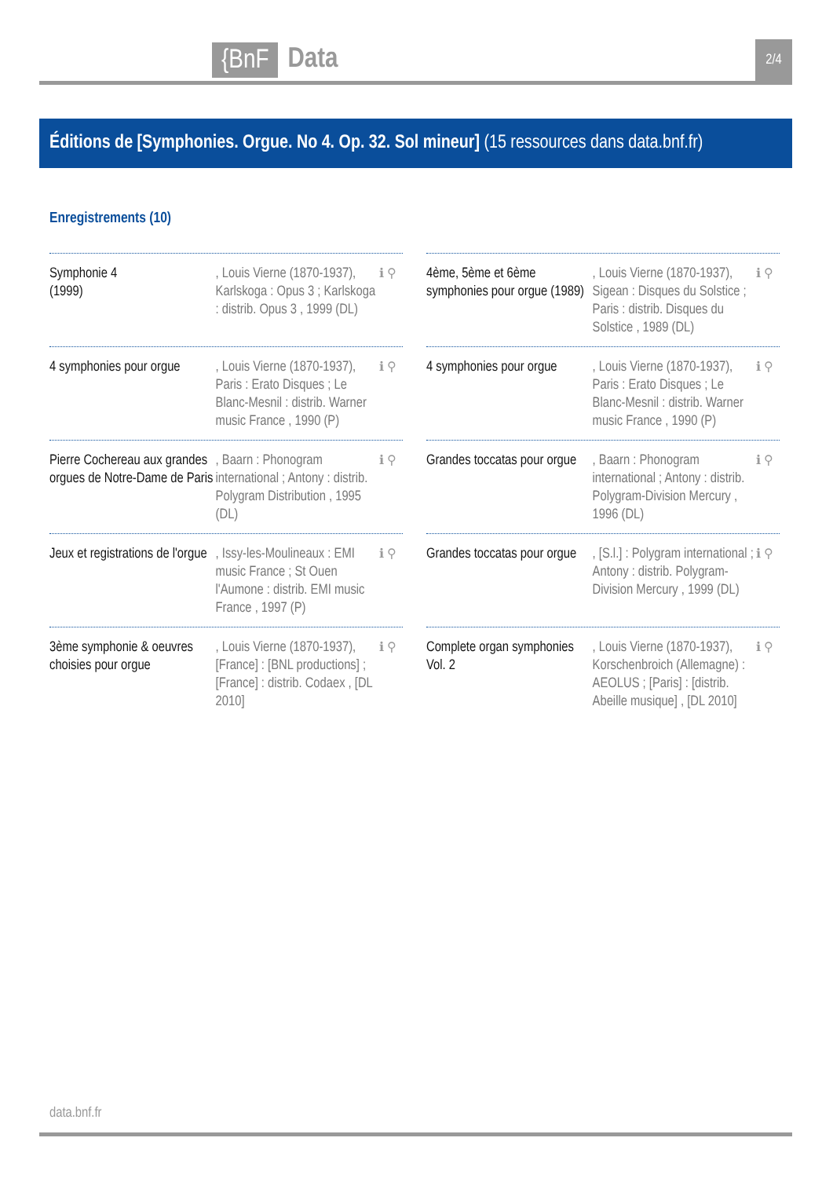{BnF Data 2/4
Éditions de [Symphonies. Orgue. No 4. Op. 32. Sol mineur] (15 ressources dans data.bnf.fr)
Enregistrements (10)
Symphonie 4
(1999)
, Louis Vierne (1870-1937), Karlskoga : Opus 3 ; Karlskoga : distrib. Opus 3 , 1999 (DL)
ℹ ⚲
4ème, 5ème et 6ème symphonies pour orgue (1989)
, Louis Vierne (1870-1937), Sigean : Disques du Solstice ; Paris : distrib. Disques du Solstice , 1989 (DL)
ℹ ⚲
4 symphonies pour orgue
, Louis Vierne (1870-1937), Paris : Erato Disques ; Le Blanc-Mesnil : distrib. Warner music France , 1990 (P)
ℹ ⚲
4 symphonies pour orgue
, Louis Vierne (1870-1937), Paris : Erato Disques ; Le Blanc-Mesnil : distrib. Warner music France , 1990 (P)
ℹ ⚲
Pierre Cochereau aux grandes orgues de Notre-Dame de Paris
, Baarn : Phonogram international ; Antony : distrib. Polygram Distribution , 1995 (DL)
ℹ ⚲
Grandes toccatas pour orgue
, Baarn : Phonogram international ; Antony : distrib. Polygram-Division Mercury , 1996 (DL)
ℹ ⚲
Jeux et registrations de l'orgue
, Issy-les-Moulineaux : EMI music France ; St Ouen l'Aumone : distrib. EMI music France , 1997 (P)
ℹ ⚲
Grandes toccatas pour orgue
, [S.l.] : Polygram international ; Antony : distrib. Polygram-Division Mercury , 1999 (DL)
ℹ ⚲
3ème symphonie & oeuvres choisies pour orgue
, Louis Vierne (1870-1937), [France] : [BNL productions] ; [France] : distrib. Codaex , [DL 2010]
ℹ ⚲
Complete organ symphonies Vol. 2
, Louis Vierne (1870-1937), Korschenbroich (Allemagne) : AEOLUS ; [Paris] : [distrib. Abeille musique] , [DL 2010]
ℹ ⚲
data.bnf.fr